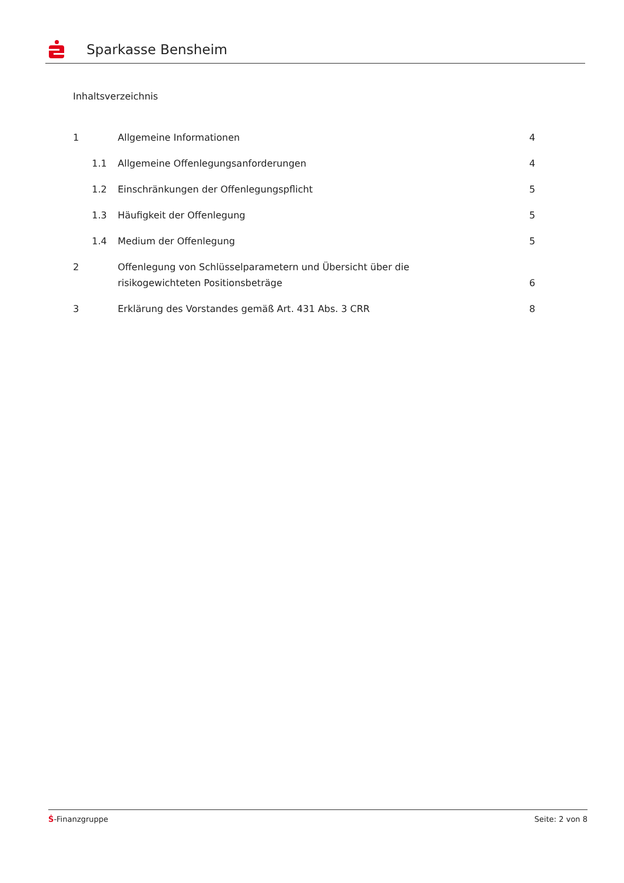Sparkasse Bensheim
Inhaltsverzeichnis
1 Allgemeine Informationen 4
1.1 Allgemeine Offenlegungsanforderungen
4
1.2 Einschränkungen der Offenlegungspflicht
5
1.3 Häufigkeit der Offenlegung 5
1.4 Medium der Offenlegung 5
2 Offenlegung von Schlüsselparametern und Übersicht über die
risikogewichteten Positionsbeträge
6
3 Erklärung des Vorstandes gemäß Art. 431 Abs. 3 CRR
8
Ṡ-Finanzgruppe Seite: 2 von 8